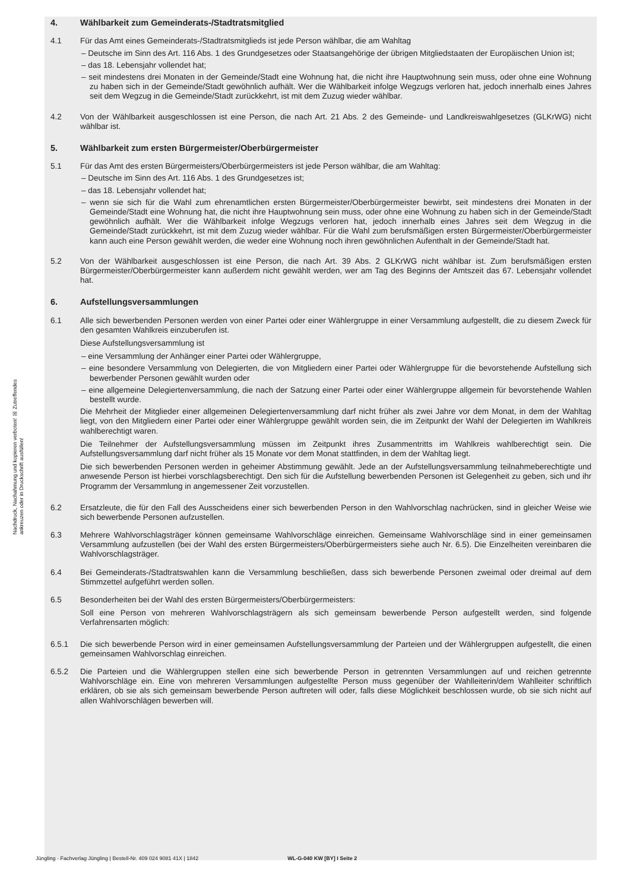Nachdruck, Nachahmung und kopieren verboten! ☒ Zutreffendes ankreuzen oder in Druckschrift ausfüllen!
4. Wählbarkeit zum Gemeinderats-/Stadtratsmitglied
4.1 Für das Amt eines Gemeinderats-/Stadtratsmitglieds ist jede Person wählbar, die am Wahltag
– Deutsche im Sinn des Art. 116 Abs. 1 des Grundgesetzes oder Staatsangehörige der übrigen Mitgliedstaaten der Europäischen Union ist;
– das 18. Lebensjahr vollendet hat;
– seit mindestens drei Monaten in der Gemeinde/Stadt eine Wohnung hat, die nicht ihre Hauptwohnung sein muss, oder ohne eine Wohnung zu haben sich in der Gemeinde/Stadt gewöhnlich aufhält. Wer die Wählbarkeit infolge Wegzugs verloren hat, jedoch innerhalb eines Jahres seit dem Wegzug in die Gemeinde/Stadt zurückkehrt, ist mit dem Zuzug wieder wählbar.
4.2 Von der Wählbarkeit ausgeschlossen ist eine Person, die nach Art. 21 Abs. 2 des Gemeinde- und Landkreiswahlgesetzes (GLKrWG) nicht wählbar ist.
5. Wählbarkeit zum ersten Bürgermeister/Oberbürgermeister
5.1 Für das Amt des ersten Bürgermeisters/Oberbürgermeisters ist jede Person wählbar, die am Wahltag:
– Deutsche im Sinn des Art. 116 Abs. 1 des Grundgesetzes ist;
– das 18. Lebensjahr vollendet hat;
– wenn sie sich für die Wahl zum ehrenamtlichen ersten Bürgermeister/Oberbürgermeister bewirbt, seit mindestens drei Monaten in der Gemeinde/Stadt eine Wohnung hat, die nicht ihre Hauptwohnung sein muss, oder ohne eine Wohnung zu haben sich in der Gemeinde/Stadt gewöhnlich aufhält. Wer die Wählbarkeit infolge Wegzugs verloren hat, jedoch innerhalb eines Jahres seit dem Wegzug in die Gemeinde/Stadt zurückkehrt, ist mit dem Zuzug wieder wählbar. Für die Wahl zum berufsmäßigen ersten Bürgermeister/Oberbürgermeister kann auch eine Person gewählt werden, die weder eine Wohnung noch ihren gewöhnlichen Aufenthalt in der Gemeinde/Stadt hat.
5.2 Von der Wählbarkeit ausgeschlossen ist eine Person, die nach Art. 39 Abs. 2 GLKrWG nicht wählbar ist. Zum berufsmäßigen ersten Bürgermeister/Oberbürgermeister kann außerdem nicht gewählt werden, wer am Tag des Beginns der Amtszeit das 67. Lebensjahr vollendet hat.
6. Aufstellungsversammlungen
6.1 Alle sich bewerbenden Personen werden von einer Partei oder einer Wählergruppe in einer Versammlung aufgestellt, die zu diesem Zweck für den gesamten Wahlkreis einzuberufen ist.
Diese Aufstellungsversammlung ist
– eine Versammlung der Anhänger einer Partei oder Wählergruppe,
– eine besondere Versammlung von Delegierten, die von Mitgliedern einer Partei oder Wählergruppe für die bevorstehende Aufstellung sich bewerbender Personen gewählt wurden oder
– eine allgemeine Delegiertenversammlung, die nach der Satzung einer Partei oder einer Wählergruppe allgemein für bevorstehende Wahlen bestellt wurde.
Die Mehrheit der Mitglieder einer allgemeinen Delegiertenversammlung darf nicht früher als zwei Jahre vor dem Monat, in dem der Wahltag liegt, von den Mitgliedern einer Partei oder einer Wählergruppe gewählt worden sein, die im Zeitpunkt der Wahl der Delegierten im Wahlkreis wahlberechtigt waren.
Die Teilnehmer der Aufstellungsversammlung müssen im Zeitpunkt ihres Zusammentritts im Wahlkreis wahlberechtigt sein. Die Aufstellungsversammlung darf nicht früher als 15 Monate vor dem Monat stattfinden, in dem der Wahltag liegt.
Die sich bewerbenden Personen werden in geheimer Abstimmung gewählt. Jede an der Aufstellungsversammlung teilnahmeberechtigte und anwesende Person ist hierbei vorschlagsberechtigt. Den sich für die Aufstellung bewerbenden Personen ist Gelegenheit zu geben, sich und ihr Programm der Versammlung in angemessener Zeit vorzustellen.
6.2 Ersatzleute, die für den Fall des Ausscheidens einer sich bewerbenden Person in den Wahlvorschlag nachrücken, sind in gleicher Weise wie sich bewerbende Personen aufzustellen.
6.3 Mehrere Wahlvorschlagsträger können gemeinsame Wahlvorschläge einreichen. Gemeinsame Wahlvorschläge sind in einer gemeinsamen Versammlung aufzustellen (bei der Wahl des ersten Bürgermeisters/Oberbürgermeisters siehe auch Nr. 6.5). Die Einzelheiten vereinbaren die Wahlvorschlagsträger.
6.4 Bei Gemeinderats-/Stadtratswahlen kann die Versammlung beschließen, dass sich bewerbende Personen zweimal oder dreimal auf dem Stimmzettel aufgeführt werden sollen.
6.5 Besonderheiten bei der Wahl des ersten Bürgermeisters/Oberbürgermeisters:
Soll eine Person von mehreren Wahlvorschlagsträgern als sich gemeinsam bewerbende Person aufgestellt werden, sind folgende Verfahrensarten möglich:
6.5.1 Die sich bewerbende Person wird in einer gemeinsamen Aufstellungsversammlung der Parteien und der Wählergruppen aufgestellt, die einen gemeinsamen Wahlvorschlag einreichen.
6.5.2 Die Parteien und die Wählergruppen stellen eine sich bewerbende Person in getrennten Versammlungen auf und reichen getrennte Wahlvorschläge ein. Eine von mehreren Versammlungen aufgestellte Person muss gegenüber der Wahlleiterin/dem Wahlleiter schriftlich erklären, ob sie als sich gemeinsam bewerbende Person auftreten will oder, falls diese Möglichkeit beschlossen wurde, ob sie sich nicht auf allen Wahlvorschlägen bewerben will.
Jüngling · Fachverlag Jüngling | Bestell-Nr. 409 024 9081 41X | 1842 WL-G-040 KW [BY] I Seite 2